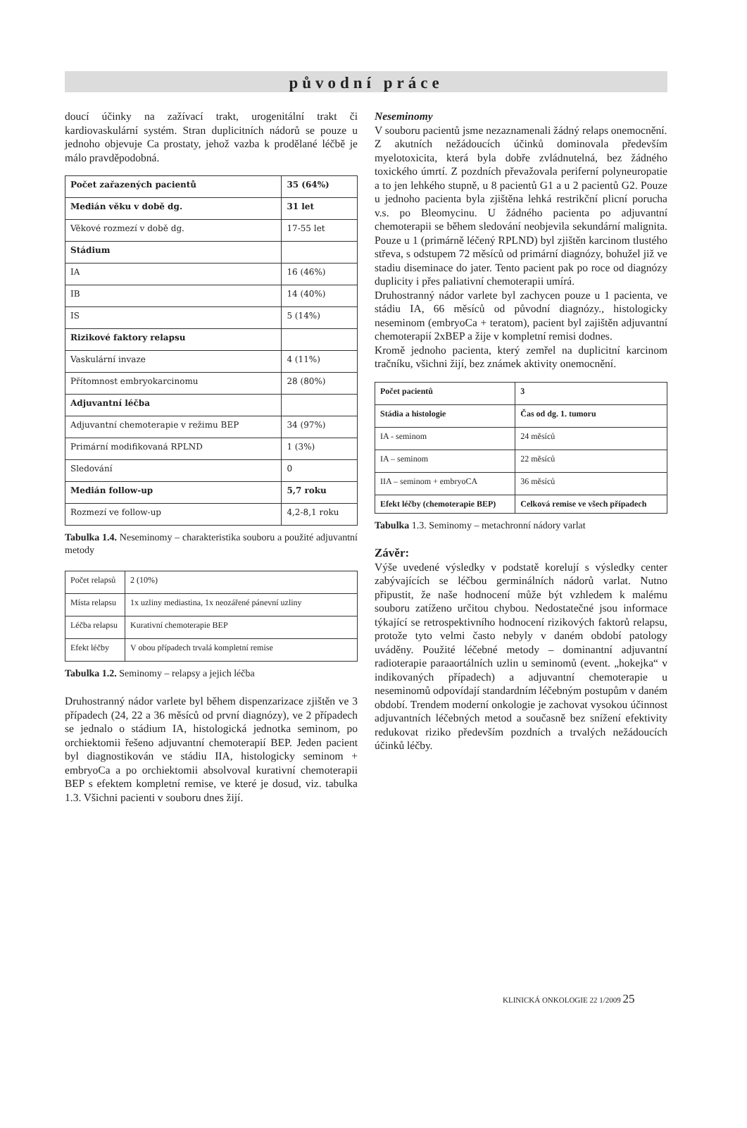původní práce
doucí účinky na zažívací trakt, urogenitální trakt či kardiovaskulární systém. Stran duplicitních nádorů se pouze u jednoho objevuje Ca prostaty, jehož vazba k prodělané léčbě je málo pravděpodobná.
| Počet zařazených pacientů | 35 (64%) |
| Medián věku v době dg. | 31 let |
| Věkové rozmezí v době dg. | 17-55 let |
| Stádium | |
| IA | 16 (46%) |
| IB | 14 (40%) |
| IS | 5 (14%) |
| Rizikové faktory relapsu | |
| Vaskulární invaze | 4 (11%) |
| Přítomnost embryokarcinomu | 28 (80%) |
| Adjuvantní léčba | |
| Adjuvantní chemoterapie v režimu BEP | 34 (97%) |
| Primární modifikovaná RPLND | 1 (3%) |
| Sledování | 0 |
| Medián follow-up | 5,7 roku |
| Rozmezí ve follow-up | 4,2-8,1 roku |
Tabulka 1.4. Neseminomy – charakteristika souboru a použité adjuvantní metody
| Počet relapsů | 2 (10%) |
| Místa relapsu | 1x uzliny mediastina, 1x neozářené pánevní uzliny |
| Léčba relapsu | Kurativní chemoterapie BEP |
| Efekt léčby | V obou případech trvalá kompletní remise |
Tabulka 1.2. Seminomy – relapsy a jejich léčba
Druhostranný nádor varlete byl během dispenzarizace zjištěn ve 3 případech (24, 22 a 36 měsíců od první diagnózy), ve 2 případech se jednalo o stádium IA, histologická jednotka seminom, po orchiektomii řešeno adjuvantní chemoterapií BEP. Jeden pacient byl diagnostikován ve stádiu IIA, histologicky seminom + embryoCa a po orchiektomii absolvoval kurativní chemoterapii BEP s efektem kompletní remise, ve které je dosud, viz. tabulka 1.3. Všichni pacienti v souboru dnes žijí.
Neseminomy
V souboru pacientů jsme nezaznamenali žádný relaps onemocnění.
Z akutních nežádoucích účinků dominovala především myelotoxicita, která byla dobře zvládnutelná, bez žádného toxického úmrtí. Z pozdních převažovala periferní polyneuropatie a to jen lehkého stupně, u 8 pacientů G1 a u 2 pacientů G2. Pouze u jednoho pacienta byla zjištěna lehká restrikční plicní porucha v.s. po Bleomycinu. U žádného pacienta po adjuvantní chemoterapii se během sledování neobjevila sekundární malignita. Pouze u 1 (primárně léčený RPLND) byl zjištěn karcinom tlustého střeva, s odstupem 72 měsíců od primární diagnózy, bohužel již ve stadiu diseminace do jater. Tento pacient pak po roce od diagnózy duplicity i přes paliativní chemoterapii umírá.
Druhostranný nádor varlete byl zachycen pouze u 1 pacienta, ve stádiu IA, 66 měsíců od původní diagnózy., histologicky neseminom (embryoCa + teratom), pacient byl zajištěn adjuvantní chemoterapií 2xBEP a žije v kompletní remisi dodnes.
Kromě jednoho pacienta, který zemřel na duplicitní karcinom tračníku, všichni žijí, bez známek aktivity onemocnění.
| Počet pacientů | 3 |
| Stádia a histologie | Čas od dg. 1. tumoru |
| IA - seminom | 24 měsíců |
| IA – seminom | 22 měsíců |
| IIA – seminom + embryoCA | 36 měsíců |
| Efekt léčby (chemoterapie BEP) | Celková remise ve všech případech |
Tabulka 1.3. Seminomy – metachronní nádory varlat
Závěr:
Výše uvedené výsledky v podstatě korelují s výsledky center zabývajících se léčbou germinálních nádorů varlat. Nutno připustit, že naše hodnocení může být vzhledem k malému souboru zatíženo určitou chybou. Nedostatečné jsou informace týkající se retrospektivního hodnocení rizikových faktorů relapsu, protože tyto velmi často nebyly v daném období patology uváděny. Použité léčebné metody – dominantní adjuvantní radioterapie paraaortálních uzlin u seminomů (event. „hokejka“ v indikovaných případech) a adjuvantní chemoterapie u neseminomů odpovídají standardním léčebným postupům v daném období. Trendem moderní onkologie je zachovat vysokou účinnost adjuvantních léčebných metod a současně bez snížení efektivity redukovat riziko především pozdních a trvalých nežádoucích účinků léčby.
KLINICKÁ ONKOLOGIE 22 1/2009 25